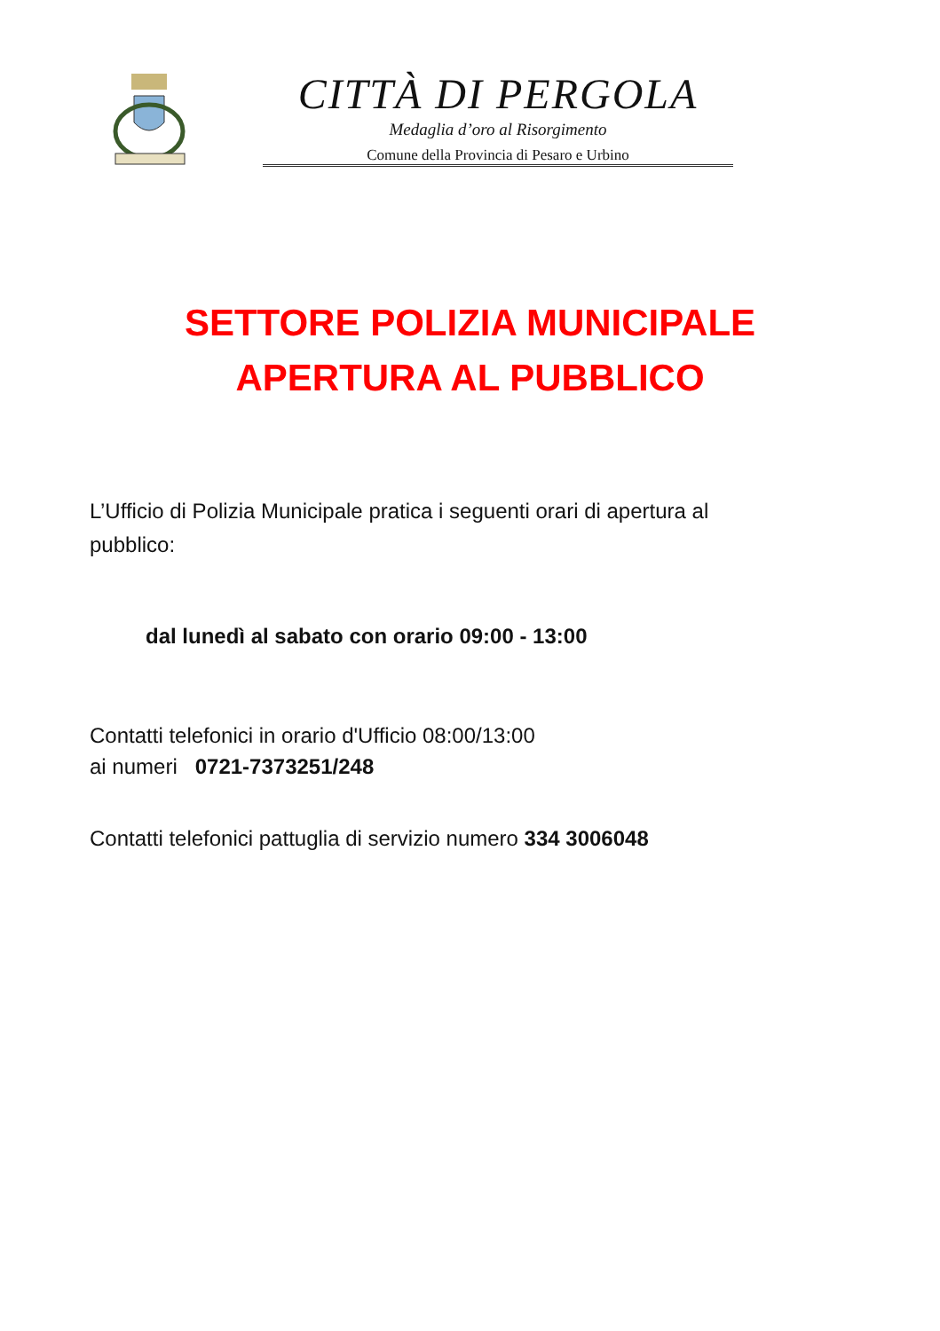CITTÀ DI PERGOLA
Medaglia d’oro al Risorgimento
Comune della Provincia di Pesaro e Urbino
SETTORE POLIZIA MUNICIPALE
APERTURA AL PUBBLICO
L’Ufficio di Polizia Municipale pratica i seguenti orari di apertura al pubblico:
dal lunedì al sabato con orario 09:00 - 13:00
Contatti telefonici in orario d'Ufficio 08:00/13:00
ai numeri 0721-7373251/248
Contatti telefonici pattuglia di servizio numero 334 3006048